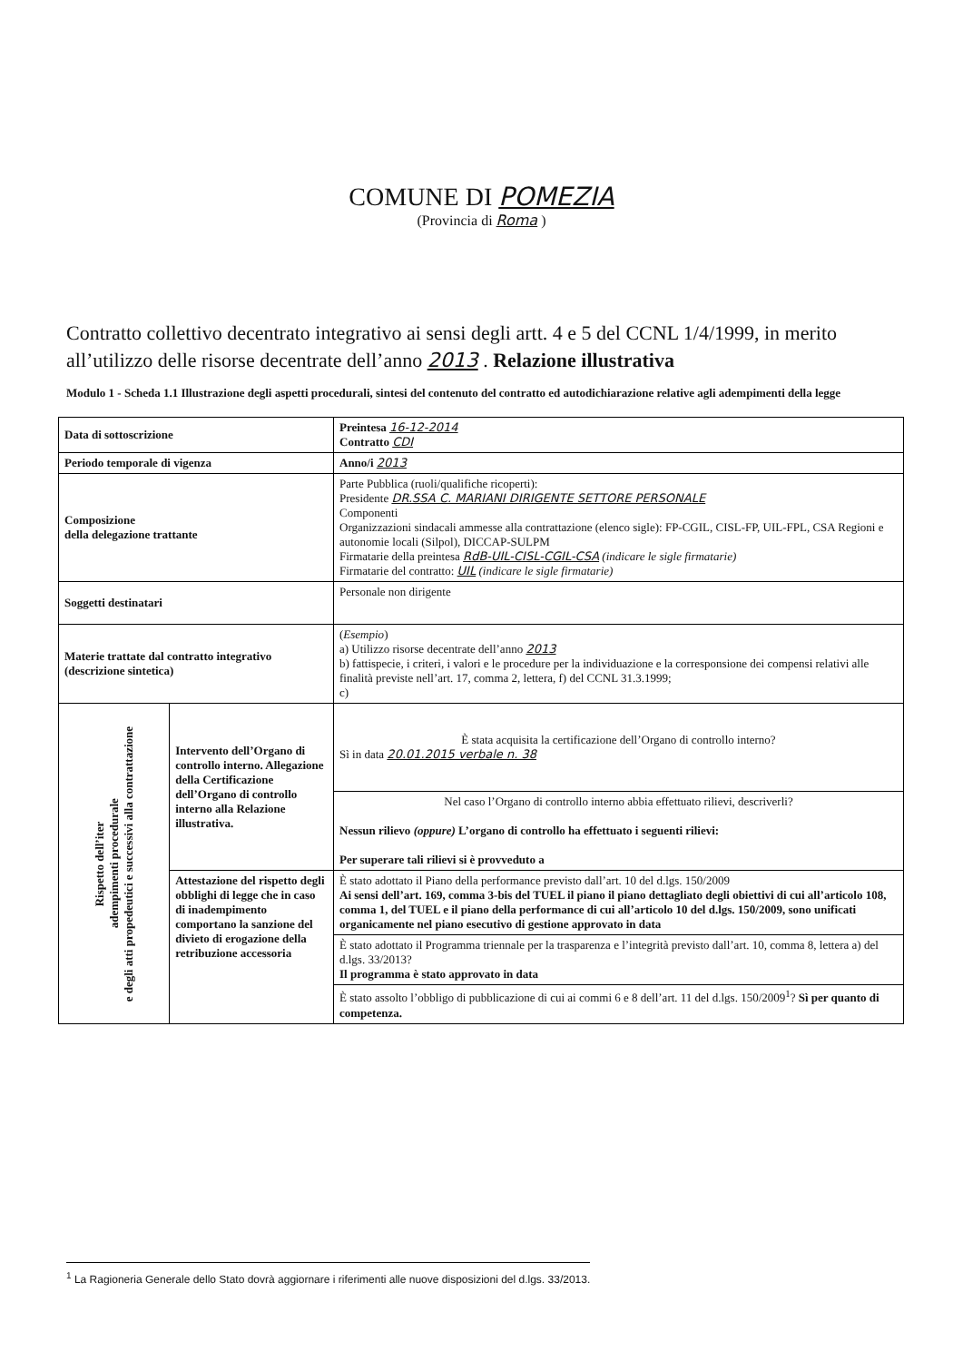COMUNE DI POMEZIA
(Provincia di Roma )
Contratto collettivo decentrato integrativo ai sensi degli artt. 4 e 5 del CCNL 1/4/1999, in merito all’utilizzo delle risorse decentrate dell’anno 2013 . Relazione illustrativa
Modulo 1 - Scheda 1.1 Illustrazione degli aspetti procedurali, sintesi del contenuto del contratto ed autodichiarazione relative agli adempimenti della legge
| Data di sottoscrizione | | Preintesa 16-12-2014 Contratto CDI |
| Periodo temporale di vigenza | | Anno/i 2013 |
| Composizione della delegazione trattante | | Parte Pubblica (ruoli/qualifiche ricoperti): Presidente DR.SSA C. MARIANI DIRIGENTE SETTORE PERSONALE Componenti Organizzazioni sindacali ammesse alla contrattazione (elenco sigle): FP-CGIL, CISL-FP, UIL-FPL, CSA Regioni e autonomie locali (Silpol), DICCAP-SULPM Firmatarie della preintesa RdB-UIL-CISL-CGIL-CSA (indicare le sigle firmatarie) Firmatarie del contratto: UIL (indicare le sigle firmatarie) |
| Soggetti destinatari | | Personale non dirigente |
| Materie trattate dal contratto integrativo (descrizione sintetica) | | ( Esempio ) a) Utilizzo risorse decentrate dell’anno 2013 b) fattispecie, i criteri, i valori e le procedure per la individuazione e la corresponsione dei compensi relativi alle finalità previste nell’art. 17, comma 2, lettera, f) del CCNL 31.3.1999; c) |
| Rispetto dell’iter adempimenti procedurale e degli atti propedeutici e successivi alla contrattazione | Intervento dell’Organo di controllo interno. Allegazione della Certificazione dell’Organo di controllo interno alla Relazione illustrativa. | È stata acquisita la certificazione dell’Organo di controllo interno? Sì in data 20.01.2015 verbale n. 38 |
| | | Nel caso l’Organo di controllo interno abbia effettuato rilievi, descriverli? Nessun rilievo (oppure) L’organo di controllo ha effettuato i seguenti rilievi: Per superare tali rilievi si è provveduto a |
| | Attestazione del rispetto degli obblighi di legge che in caso di inadempimento comportano la sanzione del divieto di erogazione della retribuzione accessoria | È stato adottato il Piano della performance previsto dall’art. 10 del d.lgs. 150/2009 Ai sensi dell’art. 169, comma 3-bis del TUEL il piano il piano dettagliato degli obiettivi di cui all’articolo 108, comma 1, del TUEL e il piano della performance di cui all’articolo 10 del d.lgs. 150/2009, sono unificati organicamente nel piano esecutivo di gestione approvato in data |
| | | È stato adottato il Programma triennale per la trasparenza e l’integrità previsto dall’art. 10, comma 8, lettera a) del d.lgs. 33/2013? Il programma è stato approvato in data |
| | | È stato assolto l’obbligo di pubblicazione di cui ai commi 6 e 8 dell’art. 11 del d.lgs. 150/2009<sup>1</sup>? Sì per quanto di competenza. |
<sup>1</sup> La Ragioneria Generale dello Stato dovrà aggiornare i riferimenti alle nuove disposizioni del d.lgs. 33/2013.